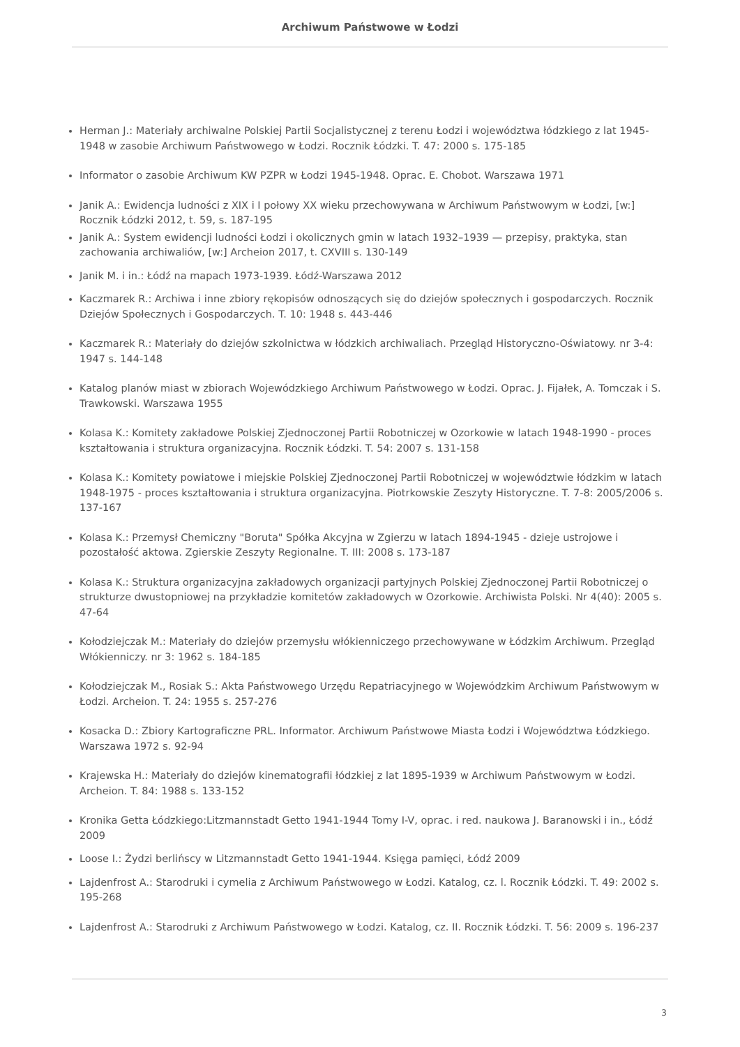Archiwum Państwowe w Łodzi
Herman J.: Materiały archiwalne Polskiej Partii Socjalistycznej z terenu Łodzi i województwa łódzkiego z lat 1945-1948 w zasobie Archiwum Państwowego w Łodzi. Rocznik Łódzki. T. 47: 2000 s. 175-185
Informator o zasobie Archiwum KW PZPR w Łodzi 1945-1948. Oprac. E. Chobot. Warszawa 1971
Janik A.: Ewidencja ludności z XIX i I połowy XX wieku przechowywana w Archiwum Państwowym w Łodzi, [w:] Rocznik Łódzki 2012, t. 59, s. 187-195
Janik A.: System ewidencji ludności Łodzi i okolicznych gmin w latach 1932–1939 — przepisy, praktyka, stan zachowania archiwaliów, [w:] Archeion 2017, t. CXVIII s. 130-149
Janik M. i in.: Łódź na mapach 1973-1939. Łódź-Warszawa 2012
Kaczmarek R.: Archiwa i inne zbiory rękopisów odnoszących się do dziejów społecznych i gospodarczych. Rocznik Dziejów Społecznych i Gospodarczych. T. 10: 1948 s. 443-446
Kaczmarek R.: Materiały do dziejów szkolnictwa w łódzkich archiwaliach. Przegląd Historyczno-Oświatowy. nr 3-4: 1947 s. 144-148
Katalog planów miast w zbiorach Wojewódzkiego Archiwum Państwowego w Łodzi. Oprac. J. Fijałek, A. Tomczak i S. Trawkowski. Warszawa 1955
Kolasa K.: Komitety zakładowe Polskiej Zjednoczonej Partii Robotniczej w Ozorkowie w latach 1948-1990 - proces kształtowania i struktura organizacyjna. Rocznik Łódzki. T. 54: 2007 s. 131-158
Kolasa K.: Komitety powiatowe i miejskie Polskiej Zjednoczonej Partii Robotniczej w województwie łódzkim w latach 1948-1975 - proces kształtowania i struktura organizacyjna. Piotrkowskie Zeszyty Historyczne. T. 7-8: 2005/2006 s. 137-167
Kolasa K.: Przemysł Chemiczny "Boruta" Spółka Akcyjna w Zgierzu w latach 1894-1945 - dzieje ustrojowe i pozostałość aktowa. Zgierskie Zeszyty Regionalne. T. III: 2008 s. 173-187
Kolasa K.: Struktura organizacyjna zakładowych organizacji partyjnych Polskiej Zjednoczonej Partii Robotniczej o strukturze dwustopniowej na przykładzie komitetów zakładowych w Ozorkowie. Archiwista Polski. Nr 4(40): 2005 s. 47-64
Kołodziejczak M.: Materiały do dziejów przemysłu włókienniczego przechowywane w Łódzkim Archiwum. Przegląd Włókienniczy. nr 3: 1962 s. 184-185
Kołodziejczak M., Rosiak S.: Akta Państwowego Urzędu Repatriacyjnego w Wojewódzkim Archiwum Państwowym w Łodzi. Archeion. T. 24: 1955 s. 257-276
Kosacka D.: Zbiory Kartograficzne PRL. Informator. Archiwum Państwowe Miasta Łodzi i Województwa Łódzkiego. Warszawa 1972 s. 92-94
Krajewska H.: Materiały do dziejów kinematografii łódzkiej z lat 1895-1939 w Archiwum Państwowym w Łodzi. Archeion. T. 84: 1988 s. 133-152
Kronika Getta Łódzkiego:Litzmannstadt Getto 1941-1944 Tomy I-V, oprac. i red. naukowa J. Baranowski i in., Łódź 2009
Loose I.: Żydzi berlińscy w Litzmannstadt Getto 1941-1944. Księga pamięci, Łódź 2009
Lajdenfrost A.: Starodruki i cymelia z Archiwum Państwowego w Łodzi. Katalog, cz. l. Rocznik Łódzki. T. 49: 2002 s. 195-268
Lajdenfrost A.: Starodruki z Archiwum Państwowego w Łodzi. Katalog, cz. II. Rocznik Łódzki. T. 56: 2009 s. 196-237
3